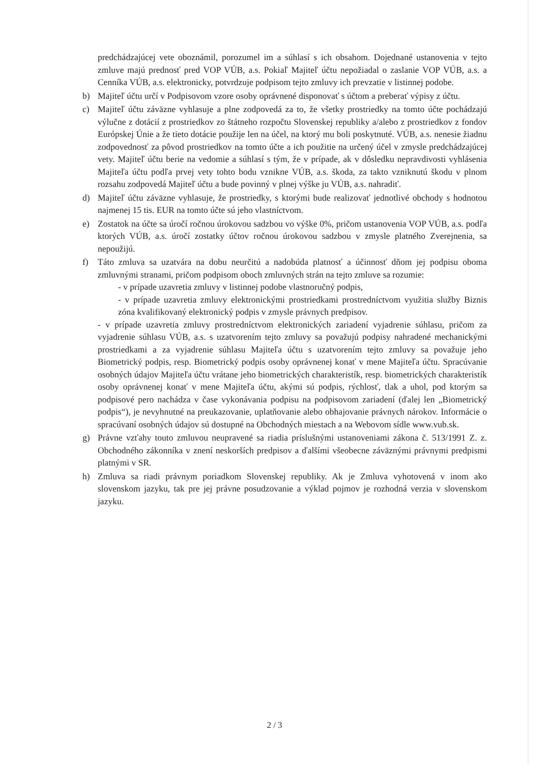predchádzajúcej vete oboznámil, porozumel im a súhlasí s ich obsahom. Dojednané ustanovenia v tejto zmluve majú prednosť pred VOP VÚB, a.s. Pokiaľ Majiteľ účtu nepožiadal o zaslanie VOP VÚB, a.s. a Cenníka VÚB, a.s. elektronicky, potvrdzuje podpisom tejto zmluvy ich prevzatie v listinnej podobe.
b) Majiteľ účtu určí v Podpisovom vzore osoby oprávnené disponovať s účtom a preberať výpisy z účtu.
c) Majiteľ účtu záväzne vyhlasuje a plne zodpovedá za to, že všetky prostriedky na tomto účte pochádzajú výlučne z dotácií z prostriedkov zo štátneho rozpočtu Slovenskej republiky a/alebo z prostriedkov z fondov Európskej Únie a že tieto dotácie použije len na účel, na ktorý mu boli poskytnuté. VÚB, a.s. nenesie žiadnu zodpovednosť za pôvod prostriedkov na tomto účte a ich použitie na určený účel v zmysle predchádzajúcej vety. Majiteľ účtu berie na vedomie a súhlasí s tým, že v prípade, ak v dôsledku nepravdivosti vyhlásenia Majiteľa účtu podľa prvej vety tohto bodu vznikne VÚB, a.s. škoda, za takto vzniknutú škodu v plnom rozsahu zodpovedá Majiteľ účtu a bude povinný v plnej výške ju VÚB, a.s. nahradiť.
d) Majiteľ účtu záväzne vyhlasuje, že prostriedky, s ktorými bude realizovať jednotlivé obchody s hodnotou najmenej 15 tis. EUR na tomto účte sú jeho vlastníctvom.
e) Zostatok na účte sa úročí ročnou úrokovou sadzbou vo výške 0%, pričom ustanovenia VOP VÚB, a.s. podľa ktorých VÚB, a.s. úročí zostatky účtov ročnou úrokovou sadzbou v zmysle platného Zverejnenia, sa nepoužijú.
f) Táto zmluva sa uzatvára na dobu neurčitú a nadobúda platnosť a účinnosť dňom jej podpisu oboma zmluvnými stranami, pričom podpisom oboch zmluvných strán na tejto zmluve sa rozumie:
- v prípade uzavretia zmluvy v listinnej podobe vlastnoručný podpis,
- v prípade uzavretia zmluvy elektronickými prostriedkami prostredníctvom využitia služby Biznis zóna kvalifikovaný elektronický podpis v zmysle právnych predpisov.
- v prípade uzavretia zmluvy prostredníctvom elektronických zariadení vyjadrenie súhlasu, pričom za vyjadrenie súhlasu VÚB, a.s. s uzatvorením tejto zmluvy sa považujú podpisy nahradené mechanickými prostriedkami a za vyjadrenie súhlasu Majiteľa účtu s uzatvorením tejto zmluvy sa považuje jeho Biometrický podpis, resp. Biometrický podpis osoby oprávnenej konať v mene Majiteľa účtu. Spracúvanie osobných údajov Majiteľa účtu vrátane jeho biometrických charakteristík, resp. biometrických charakteristík osoby oprávnenej konať v mene Majiteľa účtu, akými sú podpis, rýchlosť, tlak a uhol, pod ktorým sa podpisové pero nachádza v čase vykonávania podpisu na podpisovom zariadení (ďalej len „Biometrický podpis“), je nevyhnutné na preukazovanie, uplatňovanie alebo obhajovanie právnych nárokov. Informácie o spracúvaní osobných údajov sú dostupné na Obchodných miestach a na Webovom sídle www.vub.sk.
g) Právne vzťahy touto zmluvou neupravené sa riadia príslušnými ustanoveniami zákona č. 513/1991 Z. z. Obchodného zákonníka v znení neskorších predpisov a ďalšími všeobecne záväznými právnymi predpismi platnými v SR.
h) Zmluva sa riadi právnym poriadkom Slovenskej republiky. Ak je Zmluva vyhotovená v inom ako slovenskom jazyku, tak pre jej právne posudzovanie a výklad pojmov je rozhodná verzia v slovenskom jazyku.
2 / 3